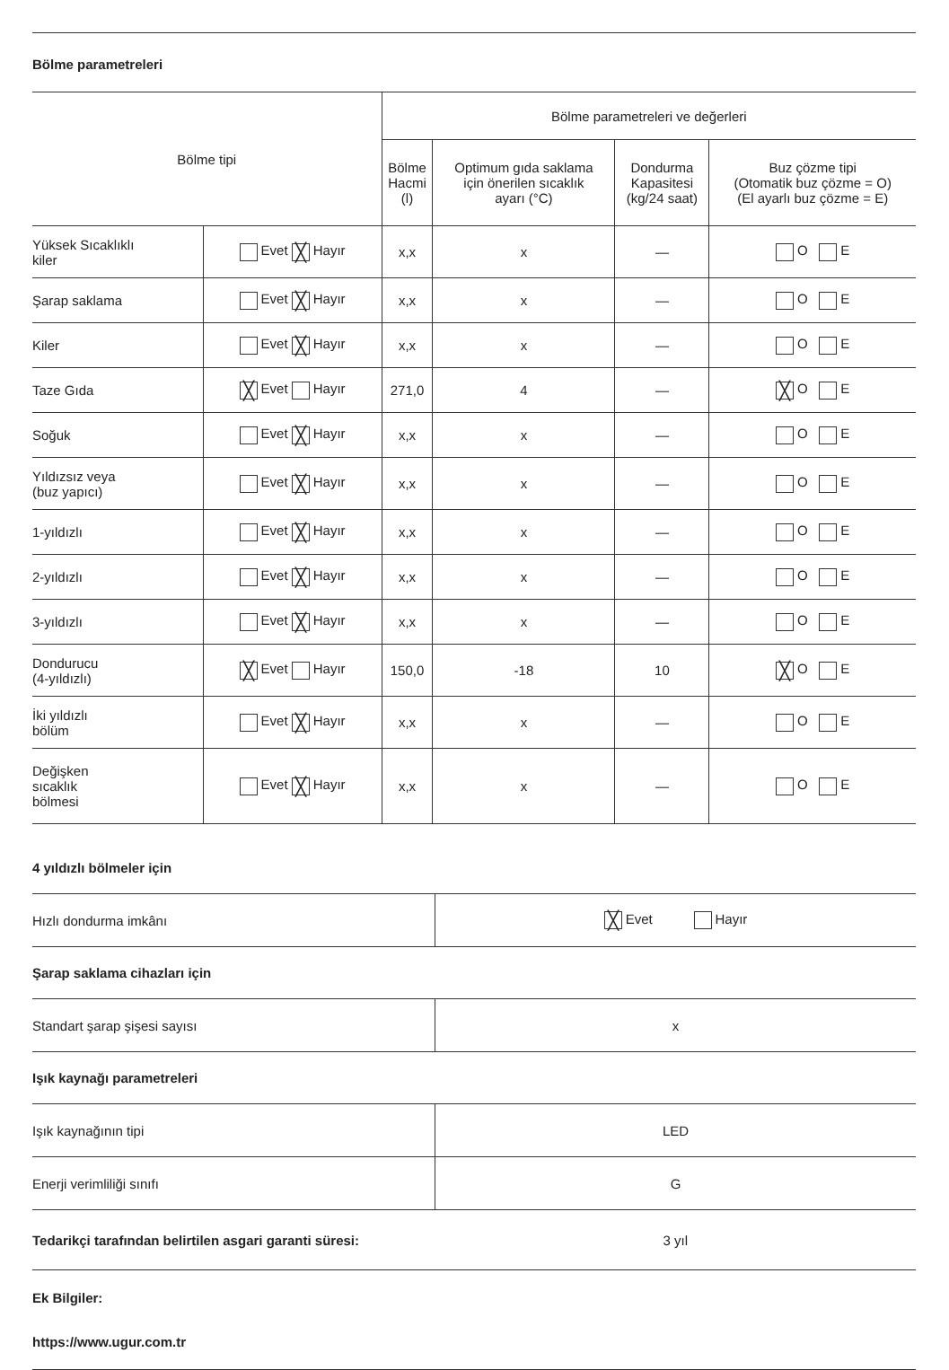Bölme parametreleri
| Bölme tipi | | Bölme parametreleri ve değerleri | | | |
| --- | --- | --- | --- | --- | --- |
| | | Bölme Hacmi (l) | Optimum gıda saklama için önerilen sıcaklık ayarı (°C) | Dondurma Kapasitesi (kg/24 saat) | Buz çözme tipi (Otomatik buz çözme = O) (El ayarlı buz çözme = E) |
| Yüksek Sıcaklıklı kiler | Evet ╳ Hayır | x,x | x | — | O E |
| Şarap saklama | Evet ╳ Hayır | x,x | x | — | O E |
| Kiler | Evet ╳ Hayır | x,x | x | — | O E |
| Taze Gıda | ╳ Evet Hayır | 271,0 | 4 | — | ╳ O E |
| Soğuk | Evet ╳ Hayır | x,x | x | — | O E |
| Yıldızsız veya (buz yapıcı) | Evet ╳ Hayır | x,x | x | — | O E |
| 1-yıldızlı | Evet ╳ Hayır | x,x | x | — | O E |
| 2-yıldızlı | Evet ╳ Hayır | x,x | x | — | O E |
| 3-yıldızlı | Evet ╳ Hayır | x,x | x | — | O E |
| Dondurucu (4-yıldızlı) | ╳ Evet Hayır | 150,0 | -18 | 10 | ╳ O E |
| İki yıldızlı bölüm | Evet ╳ Hayır | x,x | x | — | O E |
| Değişken sıcaklık bölmesi | Evet ╳ Hayır | x,x | x | — | O E |
4 yıldızlı bölmeler için
| Hızlı dondurma imkânı | ╳ Evet Hayır |
Şarap saklama cihazları için
| Standart şarap şişesi sayısı | x |
Işık kaynağı parametreleri
| Işık kaynağının tipi | LED |
| Enerji verimliliği sınıfı | G |
| Tedarikçi tarafından belirtilen asgari garanti süresi: | 3 yıl |
Ek Bilgiler:
https://www.ugur.com.tr